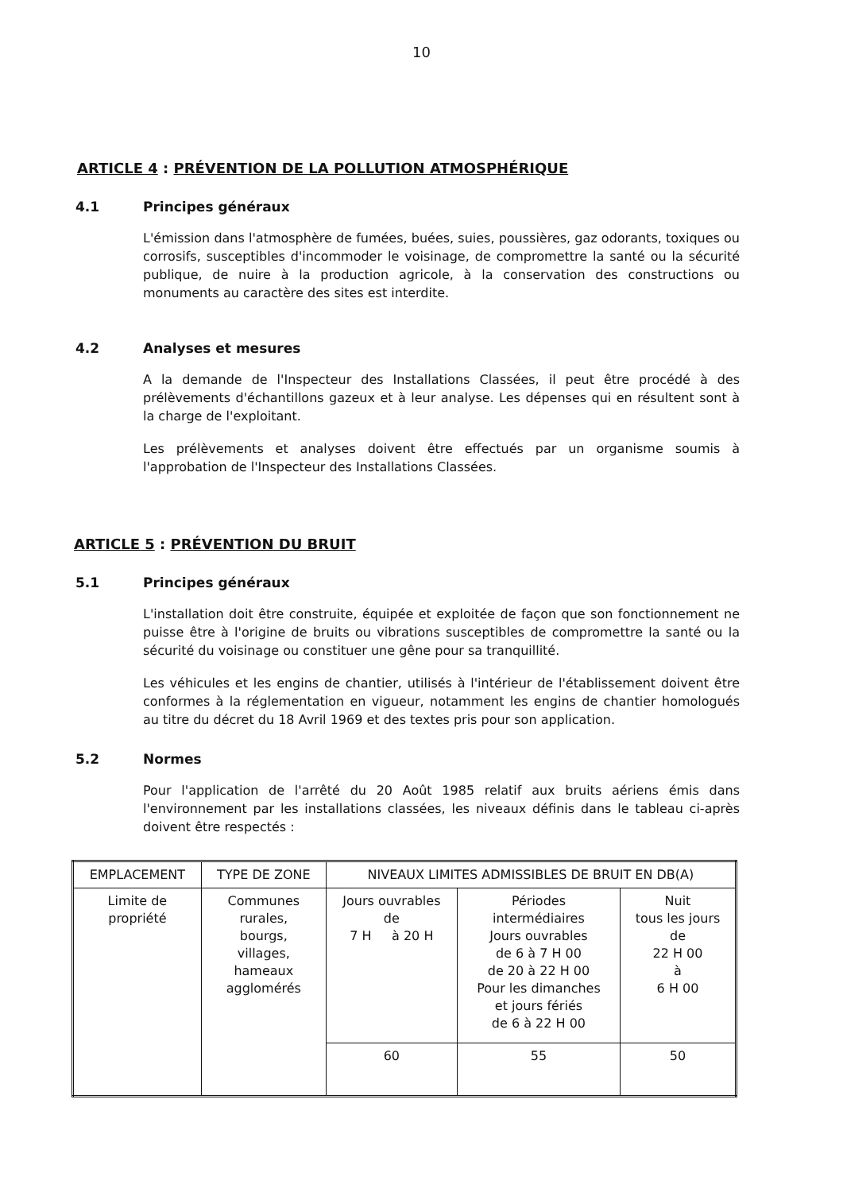10
ARTICLE 4 : PRÉVENTION DE LA POLLUTION ATMOSPHÉRIQUE
4.1 Principes généraux
L'émission dans l'atmosphère de fumées, buées, suies, poussières, gaz odorants, toxiques ou corrosifs, susceptibles d'incommoder le voisinage, de compromettre la santé ou la sécurité publique, de nuire à la production agricole, à la conservation des constructions ou monuments au caractère des sites est interdite.
4.2 Analyses et mesures
A la demande de l'Inspecteur des Installations Classées, il peut être procédé à des prélèvements d'échantillons gazeux et à leur analyse. Les dépenses qui en résultent sont à la charge de l'exploitant.
Les prélèvements et analyses doivent être effectués par un organisme soumis à l'approbation de l'Inspecteur des Installations Classées.
ARTICLE 5 : PRÉVENTION DU BRUIT
5.1 Principes généraux
L'installation doit être construite, équipée et exploitée de façon que son fonctionnement ne puisse être à l'origine de bruits ou vibrations susceptibles de compromettre la santé ou la sécurité du voisinage ou constituer une gêne pour sa tranquillité.
Les véhicules et les engins de chantier, utilisés à l'intérieur de l'établissement doivent être conformes à la réglementation en vigueur, notamment les engins de chantier homologués au titre du décret du 18 Avril 1969 et des textes pris pour son application.
5.2 Normes
Pour l'application de l'arrêté du 20 Août 1985 relatif aux bruits aériens émis dans l'environnement par les installations classées, les niveaux définis dans le tableau ci-après doivent être respectés :
| EMPLACEMENT | TYPE DE ZONE | NIVEAUX LIMITES ADMISSIBLES DE BRUIT EN DB(A) | | |
| --- | --- | --- | --- | --- |
| Limite de propriété | Communes rurales, bourgs, villages, hameaux agglomérés | Jours ouvrables de 7 H à 20 H | Périodes intermédiaires Jours ouvrables de 6 à 7 H 00 de 20 à 22 H 00 Pour les dimanches et jours fériés de 6 à 22 H 00 | Nuit tous les jours de 22 H 00 à 6 H 00 |
| | | 60 | 55 | 50 |